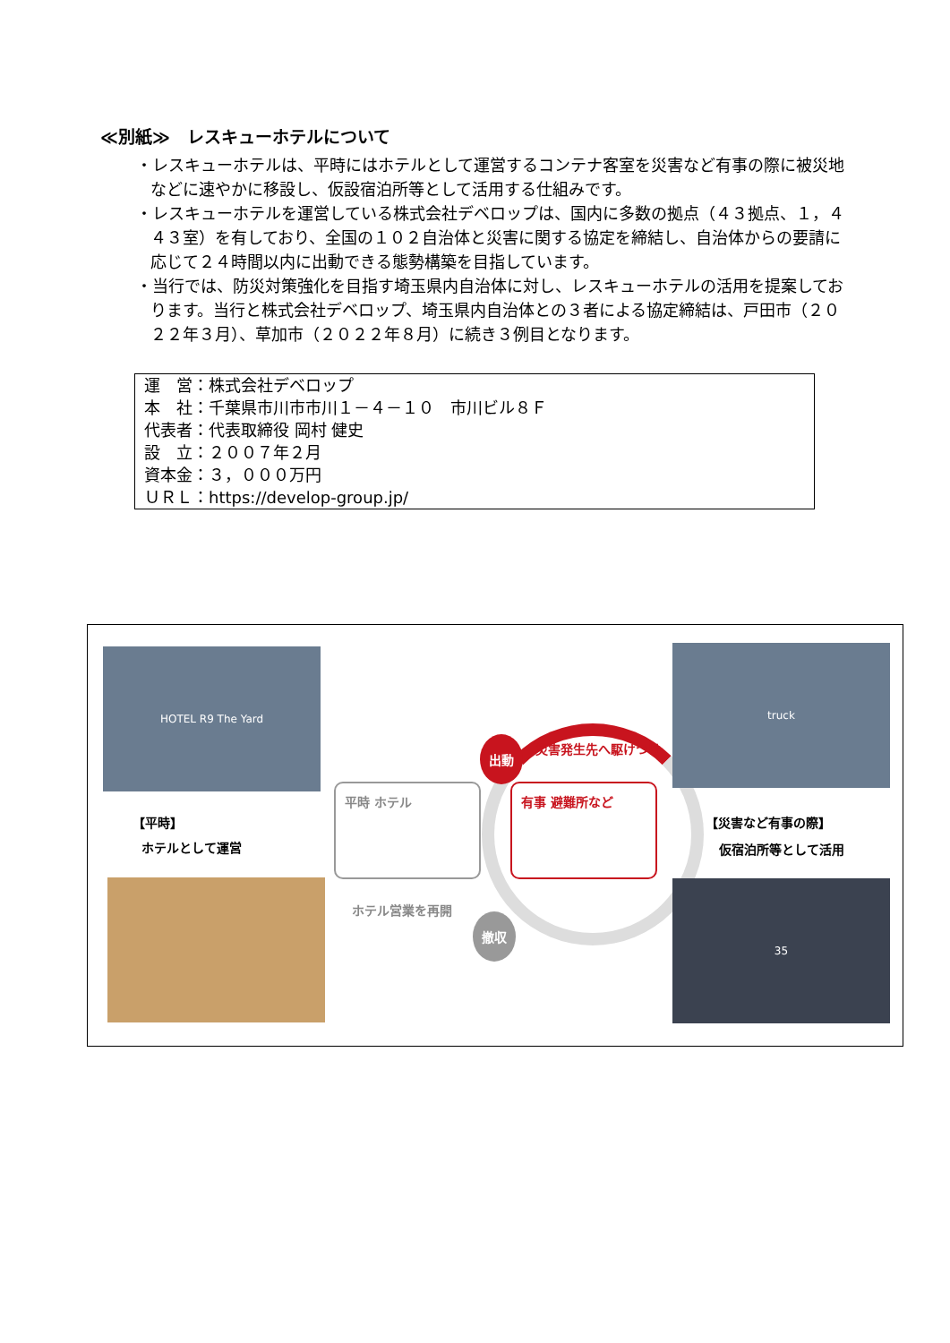≪別紙≫　レスキューホテルについて
・レスキューホテルは、平時にはホテルとして運営するコンテナ客室を災害など有事の際に被災地などに速やかに移設し、仮設宿泊所等として活用する仕組みです。
・レスキューホテルを運営している株式会社デベロップは、国内に多数の拠点（４３拠点、１，４４３室）を有しており、全国の１０２自治体と災害に関する協定を締結し、自治体からの要請に応じて２４時間以内に出動できる態勢構築を目指しています。
・当行では、防災対策強化を目指す埼玉県内自治体に対し、レスキューホテルの活用を提案しております。当行と株式会社デベロップ、埼玉県内自治体との３者による協定締結は、戸田市（２０２２年３月）、草加市（２０２２年８月）に続き３例目となります。
| 運 営：株式会社デベロップ |
| 本 社：千葉県市川市市川１－４－１０ 市川ビル８Ｆ |
| 代表者：代表取締役 岡村 健史 |
| 設 立：２００７年２月 |
| 資本金：３，０００万円 |
| ＵＲＬ：https://develop-group.jp/ |
HOTEL R9 The Yard
【平時】
ホテルとして運営
出動 災害発生先へ駆けつけ
平時 ホテル 有事 避難所など
ホテル営業を再開
撤収
truck
【災害など有事の際】
仮宿泊所等として活用
35